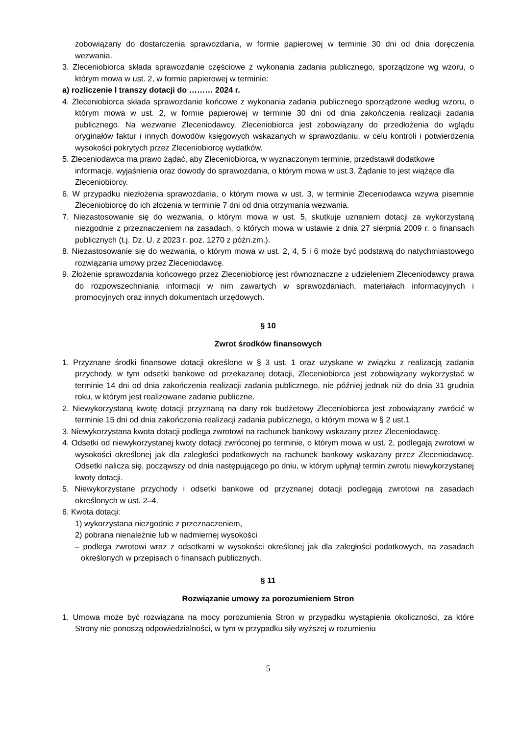zobowiązany do dostarczenia sprawozdania, w formie papierowej w terminie 30 dni od dnia doręczenia wezwania.
3. Zleceniobiorca składa sprawozdanie częściowe z wykonania zadania publicznego, sporządzone wg wzoru, o którym mowa w ust. 2, w formie papierowej w terminie:
a) rozliczenie I transzy dotacji do ……… 2024 r.
4. Zleceniobiorca składa sprawozdanie końcowe z wykonania zadania publicznego sporządzone według wzoru, o którym mowa w ust. 2, w formie papierowej w terminie 30 dni od dnia zakończenia realizacji zadania publicznego. Na wezwanie Zleceniodawcy, Zleceniobiorca jest zobowiązany do przedłożenia do wglądu oryginałów faktur i innych dowodów księgowych wskazanych w sprawozdaniu, w celu kontroli i potwierdzenia wysokości pokrytych przez Zleceniobiorcę wydatków.
5. Zleceniodawca ma prawo żądać, aby Zleceniobiorca, w wyznaczonym terminie, przedstawił dodatkowe informacje, wyjaśnienia oraz dowody do sprawozdania, o którym mowa w ust.3. Żądanie to jest wiążące dla Zleceniobiorcy.
6. W przypadku niezłożenia sprawozdania, o którym mowa w ust. 3, w terminie Zleceniodawca wzywa pisemnie Zleceniobiorcę do ich złożenia w terminie 7 dni od dnia otrzymania wezwania.
7. Niezastosowanie się do wezwania, o którym mowa w ust. 5, skutkuje uznaniem dotacji za wykorzystaną niezgodnie z przeznaczeniem na zasadach, o których mowa w ustawie z dnia 27 sierpnia 2009 r. o finansach publicznych (t.j. Dz. U. z 2023 r. poz. 1270 z późn.zm.).
8. Niezastosowanie się do wezwania, o którym mowa w ust. 2, 4, 5 i 6 może być podstawą do natychmiastowego rozwiązania umowy przez Zleceniodawcę.
9. Złożenie sprawozdania końcowego przez Zleceniobiorcę jest równoznaczne z udzieleniem Zleceniodawcy prawa do rozpowszechniania informacji w nim zawartych w sprawozdaniach, materiałach informacyjnych i promocyjnych oraz innych dokumentach urzędowych.
§ 10
Zwrot środków finansowych
1. Przyznane środki finansowe dotacji określone w § 3 ust. 1 oraz uzyskane w związku z realizacją zadania przychody, w tym odsetki bankowe od przekazanej dotacji, Zleceniobiorca jest zobowiązany wykorzystać w terminie 14 dni od dnia zakończenia realizacji zadania publicznego, nie później jednak niż do dnia 31 grudnia roku, w którym jest realizowane zadanie publiczne.
2. Niewykorzystaną kwotę dotacji przyznaną na dany rok budżetowy Zleceniobiorca jest zobowiązany zwrócić w terminie 15 dni od dnia zakończenia realizacji zadania publicznego, o którym mowa w § 2 ust.1
3. Niewykorzystana kwota dotacji podlega zwrotowi na rachunek bankowy wskazany przez Zleceniodawcę.
4. Odsetki od niewykorzystanej kwoty dotacji zwróconej po terminie, o którym mowa w ust. 2, podlegają zwrotowi w wysokości określonej jak dla zaległości podatkowych na rachunek bankowy wskazany przez Zleceniodawcę. Odsetki nalicza się, począwszy od dnia następującego po dniu, w którym upłynął termin zwrotu niewykorzystanej kwoty dotacji.
5. Niewykorzystane przychody i odsetki bankowe od przyznanej dotacji podlegają zwrotowi na zasadach określonych w ust. 2–4.
6. Kwota dotacji:
1) wykorzystana niezgodnie z przeznaczeniem,
2) pobrana nienależnie lub w nadmiernej wysokości
– podlega zwrotowi wraz z odsetkami w wysokości określonej jak dla zaległości podatkowych, na zasadach określonych w przepisach o finansach publicznych.
§ 11
Rozwiązanie umowy za porozumieniem Stron
1. Umowa może być rozwiązana na mocy porozumienia Stron w przypadku wystąpienia okoliczności, za które Strony nie ponoszą odpowiedzialności, w tym w przypadku siły wyższej w rozumieniu
5